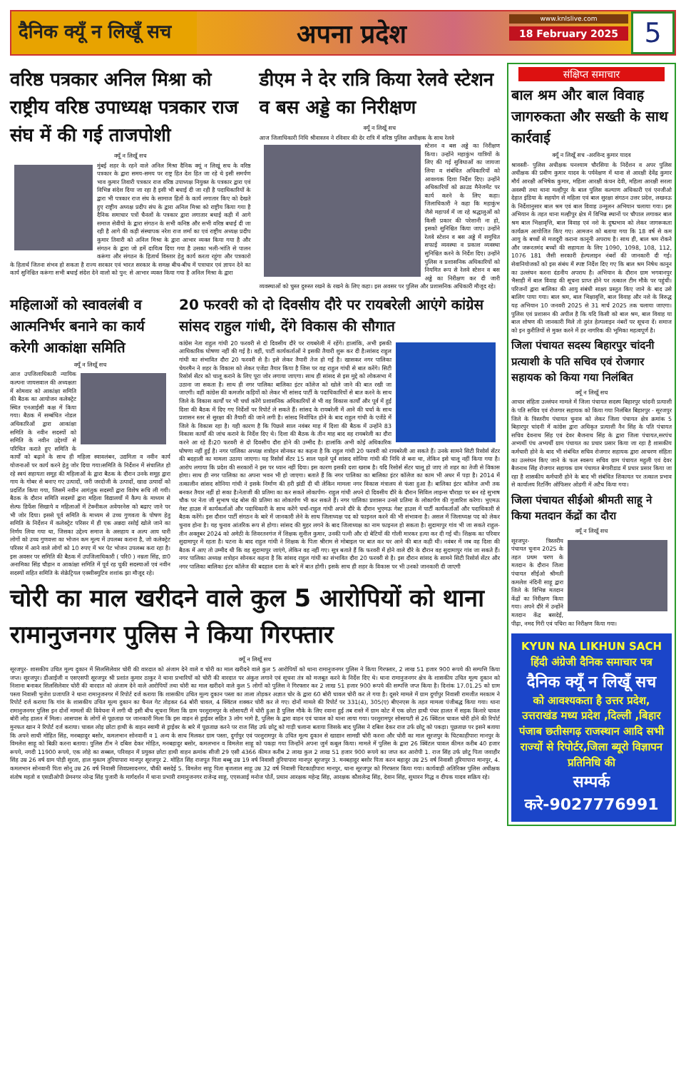दैनिक क्यूँ न लिखूँ सच
अपना प्रदेश
www.knlslive.com
18 February 2025
5
वरिष्ठ पत्रकार अनिल मिश्रा को राष्ट्रीय वरिष्ठ उपाध्यक्ष पत्रकार राज संघ में की गई ताजपोशी
क्यूँ न लिखूँ सच
मुंबई शहर के रहने वाले अनिल मिश्रा दैनिक क्यूं न लिखूं सच के वरिष्ठ पत्रकार के द्वारा समय-समय पर राष्ट्र हित देश हित जा रहे थे इसी समर्पण भाव कुमार तिवारी पत्रकार राज वरिष्ठ उपाध्यक्ष नियुक्त के पत्रकार द्वारा एवं विभिन्न संदेश दिया जा रहा है इसी भी बधाई दी जा रही है पदाधिकारियों के द्वारा भी पत्रकार राज संघ के सामाज हितों के कार्य लगातार किए को देखते हुए राष्ट्रीय अध्यक्ष प्रदीप संघ के द्वारा अनिल मिश्रा को राष्ट्रीय किया गया है दैनिक समाचार पत्रों चैनलों के पत्रकार द्वारा लगातार बधाई कड़ी में आगे समाज सेवीयो के द्वारा संगठन के सभी कनिष्ठ और सभी वरिष्ठ बधाई दी जा रही है आगे की कड़ी संस्थापक नरेश राज शर्मा का एवं राष्ट्रीय अध्यक्ष प्रदीप कुमार तिवारी को अनिल मिश्रा के द्वारा आभार व्यक्त किया गया है और संगठन के द्वारा जो हमें दायित्व दिया गया है उसका भली-भांति से पालन करूंगा और संगठन के हितार्थ विस्तार हेतु कार्य करता रहूंगा और पत्रकारो के हितार्थ जितना संभव हो सकता है राज्य सरकार एवं भारत सरकार के समक्ष बीच-बीच में पत्राचार एवं ज्ञापन देने का कार्य सुनिश्चित करूंगा सभी बधाई संदेश देने वालो को पुन: से आभार व्यक्त किया गया है अनिल मिश्रा के द्वारा
डीएम ने देर रात्रि किया रेलवे स्टेशन व बस अड्डे का निरीक्षण
क्यूँ न लिखूँ सच
आज जिलाधिकारी निधि श्रीवास्तव ने रविवार की देर रात्रि में वरिष्ठ पुलिस अधीक्षक के साथ रेलवे
स्टेशन व बस अड्डे का निरीक्षण किया। उन्होंने महाकुंभ यात्रियों के लिए की गई सुविधाओं का जायजा लिया व संबंधित अधिकारियों को आवश्यक दिशा निर्देश दिए। उन्होंने अधिकारियों को क्राउड मैनेजमेंट पर कार्य करने के लिए कहा।जिलाधिकारी ने कहा कि महाकुंभ जैसे महापर्व में जा रहे श्रद्धालुओं को किसी प्रकार की परेशानी ना हो, इसको सुनिश्चित किया जाए। उन्होंने रेलवे स्टेशन व बस अड्डे में समुचित सफाई व्यवस्था व प्रकाश व्यवस्था सुनिश्चित करने के निर्देश दिए। उन्होंने पुलिस व प्रशासनिक अधिकारियों को नियमित रूप से रेलवे स्टेशन व बस अड्डे का निरीक्षण कर दी जारी व्यवस्थाओं को चुस्त दुरुस्त रखने के रखने के लिए कहा। इस अवसर पर पुलिस और प्रशासनिक अधिकारी मौजूद रहे।
महिलाओं को स्वावलंबी व आत्मनिर्भर बनाने का कार्य करेगी आकांक्षा समिति
क्यूँ न लिखूँ सच
आज उपजिलाधिकारी न्यायिक कल्पना जायसवाल की अध्यक्षता में सोमवार को आकांक्षा समिति की बैठक का आयोजन कलेक्ट्रेट स्थित एनआईसी कक्ष में किया गया। बैठक में सम्बंधित नोडल अधिकारिओं द्वारा आकांक्षा समिति के नवीन सदस्यों को समिति के नवीन उद्देश्यों से परिचित कराते हुए समिति के कार्यों को बढ़ाने के साथ ही महिला स्वावलंबन, उद्यमिता व नवीन कार्य योजनाओं पर कार्य करने हेतु जोर दिया गया।समिति के निर्देशन में संचालित हो रहे स्वयं सहायता समूह की महिलाओं के द्वारा बैठक के दौरान उनके समूह द्वारा गाय के गोबर से बनाए गए उत्पादों, जरी जरदोजी के उत्पादों, खाद्य उत्पादों को प्रदर्शित किया गया, जिसमें नवीन आगंतुक सदस्यों द्वारा विशेष रूचि ली गयी। बैठक के दौरान समिति सदस्यों द्वारा महिला विद्यालयों में कैम्प के माध्यम से सेल्फ डिफेंस सिखाये व महिलाओं में टेक्नीकल अवेयरनेस को बढाए जाने पर भी जोर दिया। इससे पूर्व समिति के माध्यम से उच्च गुणवता के पोषण हेतु समिति के निर्देशन में कलेक्ट्रेट परिसर में ही एक अन्नदा रसोई खोले जाने का निर्णय लिया गया था, जिसका उद्देश्य समाज के असहाय व अल्प आय धारी लोगों को उच्च गुणवत्ता का भोजन कम मूल्य में उपलब्ध कराना है, जो कलेक्ट्रेट परिसर में आने वाले लोगों को 10 रुपए में भर पेट भोजन उपलब्ध करा रहा है। इस अवसर पर समिति की बैठक में उपजिलाधिकारी ( परि0 ) नम्रता सिंह, डा0 अनामिका सिंह चौहान व आकांक्षा समिति में पूर्व रह चुकी सदस्याओं एवं नवीन सदस्यों सहित समिति के सेक्रेट्रियल एक्सीक्युटिव शशांक झा मौजूद रहे।
20 फरवरी को दो दिवसीय दौरे पर रायबरेली आएंगे कांग्रेस सांसद राहुल गांधी, देंगे विकास की सौगात
कांग्रेस नेता राहुल गांधी 20 फरवरी से दो दिवसीय दौरे पर रायबरेली में रहेंगे। हालांकि, अभी इसकी आधिकारिक घोषणा नहीं की गई है। वहीं, पार्टी कार्यकर्ताओं ने इसकी तैयारी शुरू कर दी है।सांसद राहुल गांधी का संभावित दौरा 20 फरवरी से है। इसे लेकर तैयारी तेज हो गई है। खासकर नगर पालिका चेयरमैन ने शहर के विकास को लेकर एजेंडा तैयार किया है जिस पर वह राहुल गांधी से बात करेंगे। सिटी रिसोर्स सेंटर को चालू कराने के लिए पूरा जोर लगाया जाएगा। साथ ही सांसद से इस मुद्दे को लोकसभा में उठाना जा सकता है। साथ ही नगर पालिका बालिका इंटर कॉलेज को खोले जाने की बात रखी जा जाएगी। वहीं कांग्रेस की कमजोर कड़ियों को लेकर भी सांसद पार्टी के पदाधिकारियों से बात करने के साथ जिले के विकास कार्यों पर भी चर्चा करेंगे प्रशासनिक अधिकारियों से भी वह विकास कार्यों और पूर्व में हुई दिशा की बैठक में दिए गए निर्देशों पर रिपोर्ट ले सकते हैं। सांसद के रायबरेली में आने की चर्चा के साथ प्रशासन स्तर से सुरक्षा की तैयारी की जाने लगी है। सांसद निर्वाचित होने के बाद राहुल गांधी के एजेंडे में जिले के विकास रहा है। यही कारण है कि पिछले साल नवंबर माह में दिशा की बैठक में उन्होंने 83 विकास कार्यों की जांच कराने के निर्देश दिए थे। दिशा की बैठक के तीन माह बाद वह रायबरेली का दौरा करने आ रहे हैं।20 फरवरी से दो दिवसीय दौरा होने की उम्मीद है। हालांकि अभी कोई अधिकारिक घोषणा नहीं हुई है। नगर पालिका अध्यक्ष शत्रोहन सोनकर का कहना है कि राहुल गांधी 20 फरवरी को रायबरेली आ सकते हैं। उनके सामने सिटी रिसोर्स सेंटर की बदहाली का मामला उठाया जाएगा। यह रिसोर्स सेंटर 15 साल पहले पूर्व सांसद सोनिया गांधी की निधि से बना था, लेकिन इसे चालू नहीं किया गया है। आरोप लगाया कि प्रदेश की सरकारों ने इस पर ध्यान नहीं दिया। इस कारण इसकी दशा खराब है। यदि रिसोर्स सेंटर चालू हो जाए तो शहर का तेजी से विकास होगा। साथ ही नगर पालिका का अपना भवन भी हो जाएगा। बताते हैं कि नगर पालिका का बालिका इंटर कॉलेज का काम भी अधर में पड़ा है। 2014 में तत्कालीन सांसद सोनिया गांधी ने इसके निर्माण की हरी झंडी दी थी लेकिन मामला नगर विकास मंत्रालय से फंसा हुआ है। बालिका इंटर कॉलेज अभी तक बनकर तैयार नहीं हो सका है।नेताजी की प्रतिमा का कर सकते लोकार्पण- राहुल गांधी अपने दो दिवसीय दौरे के दौरान सिविल लाइन्स चौराहा पर बन रहे सुभाष चौक पर नेता जी सुभाष चंद्र बोस की प्रतिमा का लोकार्पण भी कर सकते हैं। नगर पालिका प्रशासन उनसे प्रतिमा के लोकार्पण की गुजारिश करेगा। भुएमऊ गेस्ट हाउस में कार्यकर्ताओं और पदाधिकारी के साथ करेंगे चर्चा-राहुल गांधी अपने दौरे के दौरान भुएमऊ गेस्ट हाउस में पार्टी कार्यकर्ताओं और पदाधिकारी से बैठक करेंगे। इस दौरान पार्टी संगठन के बारे में जानकारी लेने के साथ जिलाध्यक्ष पद को फाइनल करने की भी संभावना है। असल में जिलाध्यक्ष पद को लेकर चुनाव होना है। यह चुनाव आंतरिक रूप से होगा। सांसद की मुहर लगने के बाद जिलाध्यक्ष का नाम फाइनल हो सकता है। सुदामापुर गांव भी जा सकते राहुल- तीन अक्तूबर 2024 को अमेठी के शिवरतनगंज में शिक्षक सुनील कुमार, उनकी पत्नी और दो बेटियों की गोली मारकर हत्या कर दी गई थी। शिक्षक का परिवार सुदामापुर में रहता है। घटना के बाद राहुल गांधी ने शिक्षक के पिता श्रीराम से मोबाइल पर बात कर घर आने की बात कही थी। नवंबर में जब वह दिशा की बैठक में आए तो उम्मीद थी कि वह सुदामापुर जाएंगे, लेकिन वह नहीं गए। सूत्र बताते हैं कि फरवरी में होने वाले दौरे के दौरान वह सुदामापुर गांव जा सकते हैं। नगर पालिका अध्यक्ष शत्रोहन सोनकर कहना है कि सांसद राहुल गांधी का संभावित दौरा 20 फरवरी से है। इस दौरान सांसद के सामने सिटी रिसोर्स सेंटर और नगर पालिका बालिका इंटर कॉलेज की बदहाल दशा के बारे में बात होगी। इसके साथ ही शहर के विकास पर भी उनको जानकारी दी जाएगी
चोरी का माल खरीदने वाले कुल 5 आरोपियों को थाना रामानुजनगर पुलिस ने किया गिरफ्तार
क्यूँ न लिखूँ सच
सूरजपुर- शासकीय उचित मूल्य दुकान में सिलसिलेवार चोरी की वारदात को अंजाम देने वाले व चोरी का माल खरीदने वाले कुल 5 आरोपियों को थाना रामानुजनगर पुलिस ने किया गिरफ्तार, 2 लाख 51 हजार 900 रूपये की सम्पत्ति किया जप्त। सूरजपुर। डीआईजी व एसएसपी सूरजपुर श्री प्रशांत कुमार ठाकुर ने थाना प्रभारियों को चोरी की वारदात पर अंकुश लगाने एवं सूचना तंत्र को मजबूत करने के निर्देश दिए थे। थाना रामानुजनगर क्षेत्र के शासकीय उचित मूल्य दुकान को निशाना बनाकर सिलसिलेवार चोरी की वारदात को अंजाम देने वाले आरोपियों तथा चोरी का माल खरीदने वाले कुल 5 लोगों को पुलिस ने गिरफ्तार कर 2 लाख 51 हजार 900 रूपये की सम्पत्ति जप्त किया है। दिनांक 17.01.25 को ग्राम पस्ता निवासी भुजेश प्रजापति ने थाना रामानुजनगर में रिपोर्ट दर्ज कराया कि शासकीय उचित मूल्य दुकान पस्ता का ताला तोड़कर अज्ञात चोर के द्वारा 60 बोरी चावल चोरी कर ले गया है। दूसरे मामले में ग्राम दुर्गापुर निवासी रामजीत मरकाम ने रिपोर्ट दर्ज कराया कि गांव के शासकीय उचित मूल्य दुकान का चैनल गेट तोड़कर 64 बोरी चावल, 4 क्विंटल शक्कर चोरी कर ले गए। दोनों मामले की रिपोर्ट पर 331(4), 305(ए) बीएनएस के तहत मामला पंजीबद्ध किया गया। थाना रामानुजनगर पुलिस इन दोनों मामलों की विवेचना में लगी थी इसी बीच सूचना मिला कि ग्राम परशुरामपुर के सोसायटी में चोरी हुआ है पुलिस मौके के लिए रवाना हुई तब रास्ते में ग्राम कोट में एक छोटा हाथी पंचर हालत में सड़क किनारे चावल बोरी लोड़ हालत में मिला। आसपास के लोगों से पूछताछ पर जानकारी मिला कि इस वाहन से ड्राईवर सहित 3 लोग भागे है, पुलिस के द्वारा वाहन एवं चावल को थाना लाया गया। परशुरामपुर सोसायटी से 26 क्विंटल चावल चोरी होने की रिपोर्ट मुनफत खान ने रिपोर्ट दर्ज कराया। चावल लोड़ छोटा हाथी के वाहन स्वामी से ड्राईवर के बारे में पूछताछ करने पर राज सिंह उर्फ छोटू को गाड़ी चलाना बताया जिसके बाद पुलिस ने दबिश देकर राज उर्फ छोटू को पकड़ा। पूछताछ पर इसने बताया कि अपने साथी मोहित सिंह, मनबहादुर बसोर, कमलभान सोनवानी व 1 अन्य के साथ मिलकर ग्राम पस्ता, दुर्गापुर एवं परशुरामपुर के उचित मूल्य दुकान से खाद्यान सामग्री चोरी करना और चोरी का माल सूरजपुर के चिटकाहीपारा मानपुर के विमलेश साहू को बिक्री करना बताया। पुलिस टीम ने दबिश देकर मोहित, मनबहादुर बसोर, कमलभान व विमलेश साहू को पकड़ा गया जिन्होंने अपना जुर्म कबूल किया। मामले में पुलिस के द्वारा 26 क्विंटल चावल कीमत करीब 40 हजार रूपये, नगदी 11900 रूपये, एक लोहे का सब्बल, परिवहन में प्रयुक्त छोटा हाथी वाहन क्रमांक सीजी 29 एसी 4366 कीमत करीब 2 लाख कुल 2 लाख 51 हजार 900 रूपये का जप्त कर आरोपी 1. राज सिंह उर्फ छोटू पिता जवाहीर सिंह उम्र 26 वर्ष ग्राम पोड़ी सुरता, हाल मुकाम तुरियापारा मानपुर सूरजपुर 2. मोहित सिंह राजपूत पिता बब्बू उम्र 19 वर्ष निवासी तुरियापारा मानपुर सूरजपुर 3. मनबहादुर बसोर पिता करन बहादुर उम्र 25 वर्ष निवासी तुरियापारा मानपुर, 4. कमलभान सोनवानी पिता सोनू उम्र 26 वर्ष निवासी शिवप्रसादनगर, चौकी बसदेई 5. विमलेश साहू पिता बृजलाल साहू उम्र 32 वर्ष निवासी चिटकाहीपारा मानपुर, थाना सूरजपुर को गिरफ्तार किया गया। कार्यवाही अतिरिक्त पुलिस अधीक्षक संतोष महतो व एसडीओपी प्रेमनगर नरेन्द्र सिंह पुजारी के मार्गदर्शन में थाना प्रभारी रामानुजनगर राजेन्द्र साहू, एएसआई मनोज पोर्ते, प्रधान आरक्षक महेन्द्र सिंह, आरक्षक कौशलेन्द्र सिंह, देवान सिंह, सुधारन गिद्ध व दीपक यादव सक्रिय रहे।
संक्षिप्त समाचार
बाल श्रम और बाल विवाह जागरुकता और सख्ती के साथ कार्रवाई
क्यूँ न लिखूँ सच -अरविन्द कुमार यादव
श्रावस्ती- पुलिस अधीक्षक घनश्याम चौरसिया के निर्देशन व अपर पुलिस अधीक्षक की प्रवीण कुमार यादव के पर्यवेक्षण में थाना से आरक्षी देवेंद्र कुमार मौर्य आरक्षी अभिषेक कुमार, महिला आरक्षी कंचन देवी, महिला आरक्षी सरला अवस्थी तथा थाना मल्हीपुर के बाल पुलिस कल्याण अधिकारी एवं एनजीओ देहात इंडिया के सहयोग से महिला एवं बाल सुरक्षा संगठन उत्तर प्रदेश, लखनऊ के निर्देशानुसार बाल श्रम एवं बाल विवाह उन्मूलन अभियान चलाया गया। इस अभियान के तहत थाना मल्हीपुर क्षेत्र में विभिन्न स्थानों पर चौपाल लगाकर बाल श्रम बाल भिक्षावृत्ति, बाल विवाह एवं नशे के दुष्प्रभाव को लेकर जागरूकता कार्यक्रम आयोजित किए गए। आमजन को बताया गया कि 18 वर्ष से कम आयु के बच्चों से मजदूरी कराना कानूनी अपराध है। साथ ही, बाल श्रम रोकने और जरूरतमंद बच्चों की सहायता के लिए 1090, 1098, 108, 112, 1076 181 जैसी सरकारी हेल्पलाइन नंबरों की जानकारी दी गई। सेवानियोजकों को इस संबंध में स्पष्ट निर्देश दिए गए कि बाल श्रम निषेध कानून का उल्लंघन करना दंडनीय अपराध है। अभियान के दौरान ग्राम भगवानपुर भैसाही में बाल विवाह की सूचना प्राप्त होने पर तत्काल टीम मौके पर पहुंची। परिजनों द्वारा बालिका की आयु संबंधी साक्ष्य प्रस्तुत किए जाने के बाद उसे बालिग पाया गया। बाल श्रम, बाल भिक्षावृत्ति, बाल विवाह और नशे के विरुद्ध यह अभियान 10 जनवरी 2025 से 31 मार्च 2025 तक चलाया जाएगा। पुलिस एवं प्रशासन की अपील है कि यदि किसी को बाल श्रम, बाल विवाह या बाल शोषण की जानकारी मिले तो तुरंत हेल्पलाइन नंबरों पर सूचना दें। समाज को इन कुरीतियों से मुक्त करने में हर नागरिक की भूमिका महत्वपूर्ण है।
जिला पंचायत सदस्य बिहारपुर चांदनी प्रत्याशी के पति सचिव एवं रोजगार सहायक को किया गया निलंबित
क्यूँ न लिखूँ सच
आचार संहिता उल्लंघन मामले में जिला पंचायत सदस्य बिहारपुर चांदनी प्रत्याशी के पति सचिव एवं रोजगार सहायक को किया गया निलंबित बिहारपुर - सूरजपुर जिले के त्रिस्तरीय पंचायत चुनाव को लेकर जिला पंचायत क्षेत्र क्रमांक 5 बिहारपुर चांदनी में कांग्रेस द्वारा अधिकृत प्रत्याशी नैन सिंह के पति पंचायत सचिव देवनाथ सिंह एवं देवर बैजनाथ सिंह के द्वारा जिला पंचायत,सरपंच अभ्यर्थी पंच अभ्यर्थी ग्राम पंचायत का प्रचार प्रसार किया जा रहा है शासकीय कर्मचारी होने के बाद भी संबंधित सचिव रोजगार सहायक द्वारा आचरण संहिता का उल्लंघन किए जाने के फल स्वरूप सचिव ग्राम पंचायत महुली एवं देवर बैजनाथ सिंह रोजगार सहायक ग्राम पंचायत बेगारीडाड में प्रचार प्रसार किया जा रहा है शासकीय कर्मचारी होने के बाद भी संबंधित शिकायत पर तत्काल प्रभाव से कार्यालय रिटर्निंग ऑफिसर ओडगी में अटैच किया गया।
जिला पंचायत सीईओ श्रीमती साहू ने किया मतदान केंद्रों का दौरा
क्यूँ न लिखूँ सच
सूरजपुर- त्रिस्तरीय पंचायत चुनाव 2025 के तहत प्रथम चरण के मतदान के दौरान जिला पंचायत सीईओ श्रीमती कमलेश नंदिनी साहू द्वारा जिले के विभिन्न मतदान केंद्रों का निरीक्षण किया गया। अपने दौरे में उन्होंने मतदान केंद्र बसदेई, पीढ़ा, नमद गिरी एवं पचिरा का निरीक्षण किया गया।
KYUN NA LIKHUN SACH
हिंदी अंग्रेजी दैनिक समाचार पत्र
दैनिक क्यूँ न लिखूँ सच
को आवश्यकता है उत्तर प्रदेश, उत्तराखंड मध्य प्रदेश ,दिल्ली ,बिहार पंजाब छतीसगढ़ राजस्थान आदि सभी राज्यों से रिपोर्टर,जिला ब्यूरो विज्ञापन प्रतिनिधि की
सम्पर्क करे-9027776991